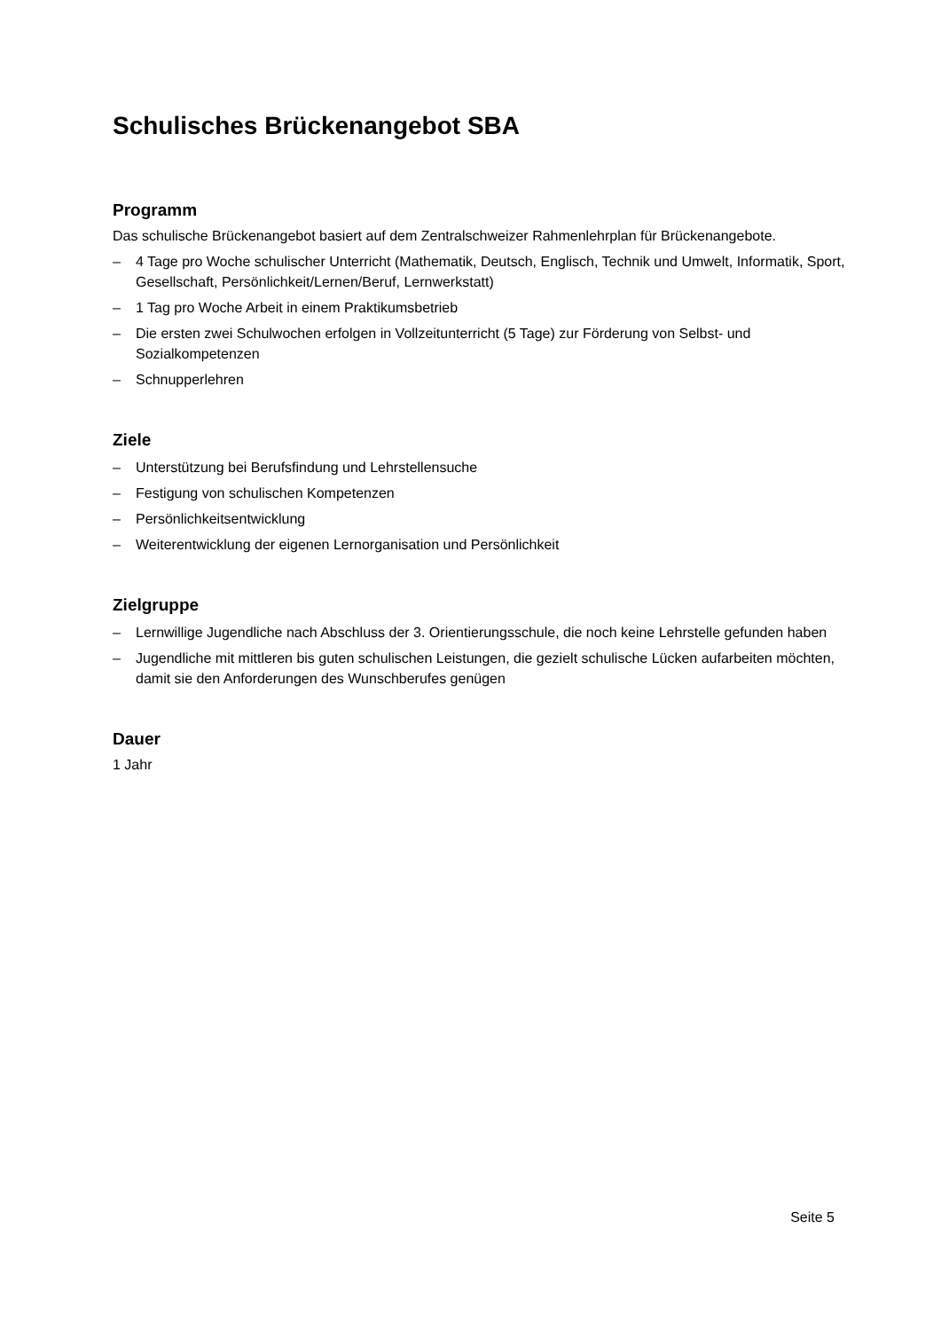Schulisches Brückenangebot SBA
Programm
Das schulische Brückenangebot basiert auf dem Zentralschweizer Rahmenlehrplan für Brückenangebote.
– 4 Tage pro Woche schulischer Unterricht (Mathematik, Deutsch, Englisch, Technik und Umwelt, Informatik, Sport, Gesellschaft, Persönlichkeit/Lernen/Beruf, Lernwerkstatt)
– 1 Tag pro Woche Arbeit in einem Praktikumsbetrieb
– Die ersten zwei Schulwochen erfolgen in Vollzeitunterricht (5 Tage) zur Förderung von Selbst- und Sozialkompetenzen
– Schnupperlehren
Ziele
– Unterstützung bei Berufsfindung und Lehrstellensuche
– Festigung von schulischen Kompetenzen
– Persönlichkeitsentwicklung
– Weiterentwicklung der eigenen Lernorganisation und Persönlichkeit
Zielgruppe
– Lernwillige Jugendliche nach Abschluss der 3. Orientierungsschule, die noch keine Lehrstelle gefunden haben
– Jugendliche mit mittleren bis guten schulischen Leistungen, die gezielt schulische Lücken aufarbeiten möchten, damit sie den Anforderungen des Wunschberufes genügen
Dauer
1 Jahr
Seite 5